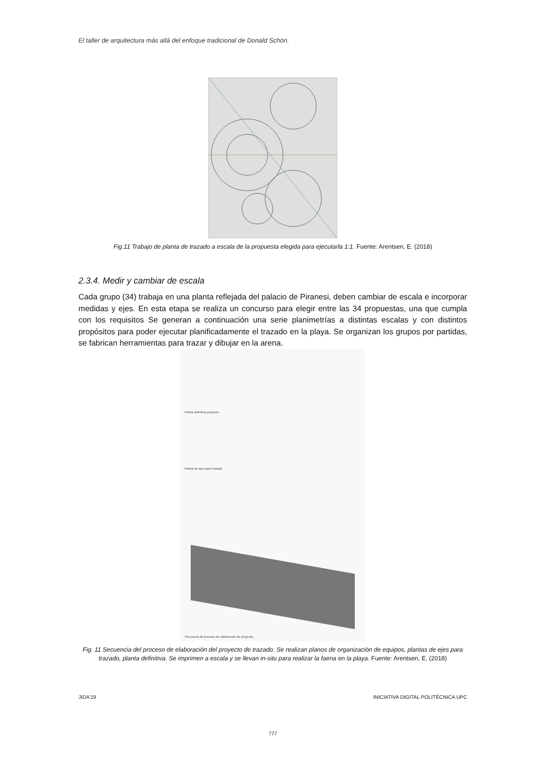El taller de arquitectura más allá del enfoque tradicional de Donald Schön.
Fig.11 Trabajo de planta de trazado a escala de la propuesta elegida para ejecutarla 1:1. Fuente: Arentsen, E. (2018)
2.3.4. Medir y cambiar de escala
Cada grupo (34) trabaja en una planta reflejada del palacio de Piranesi, deben cambiar de escala e incorporar medidas y ejes. En esta etapa se realiza un concurso para elegir entre las 34 propuestas, una que cumpla con los requisitos Se generan a continuación una serie planimetrías a distintas escalas y con distintos propósitos para poder ejecutar planificadamente el trazado en la playa. Se organizan los grupos por partidas, se fabrican herramientas para trazar y dibujar en la arena.
Planta definitiva proyecto
Planta de ejes para trazado
Secuencia de proceso de elaboración de proyecto.
Fig. 11 Secuencia del proceso de elaboración del proyecto de trazado. Se realizan planos de organización de equipos, plantas de ejes para trazado, planta definitiva. Se imprimen a escala y se llevan in-situ para realizar la faena en la playa. Fuente: Arentsen, E. (2018)
JIDA’19 INICIATIVA DIGITAL POLITÈCNICA UPC
777